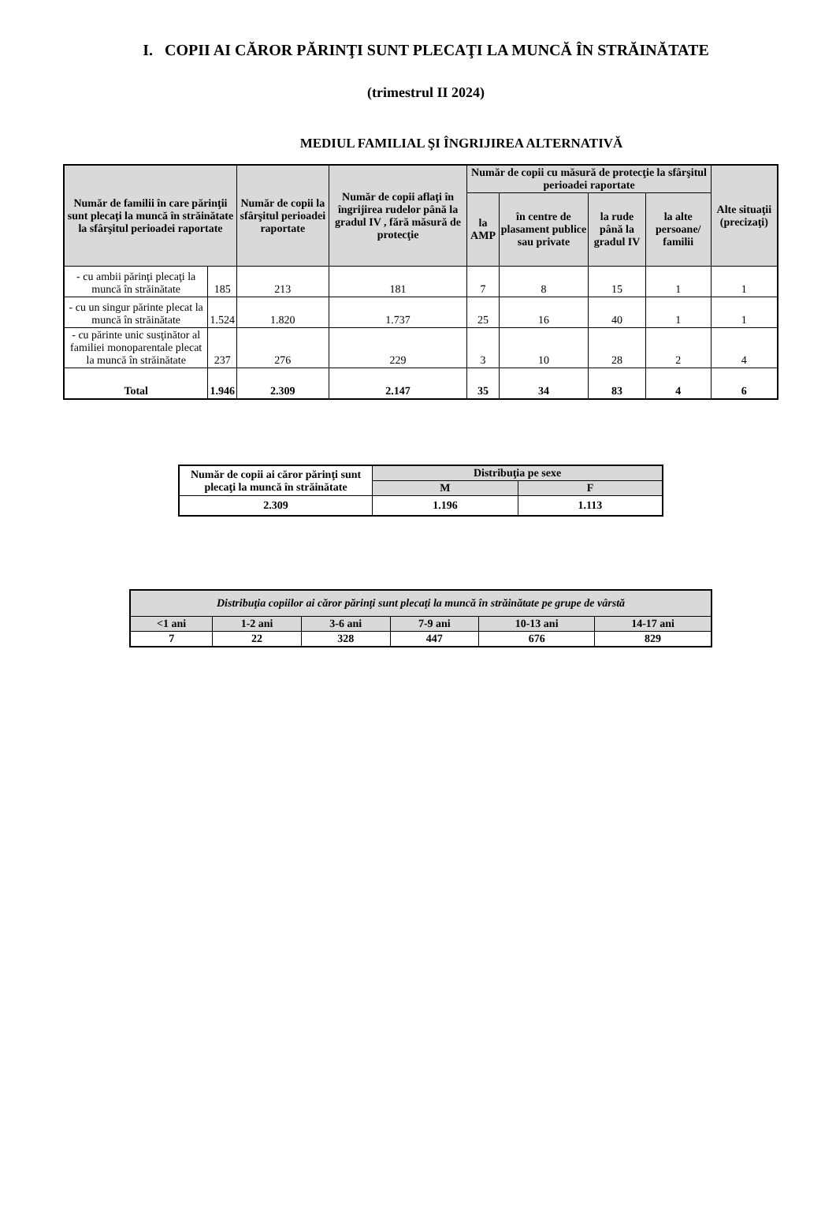I. COPII AI CĂROR PĂRINŢI SUNT PLECAŢI LA MUNCĂ ÎN STRĂINĂTATE
(trimestrul II 2024)
MEDIUL FAMILIAL ŞI ÎNGRIJIREA ALTERNATIVĂ
| Număr de familii în care părinţii sunt plecaţi la muncă în străinătate la sfârşitul perioadei raportate | | Număr de copii la sfârşitul perioadei raportate | Număr de copii aflaţi în îngrijirea rudelor până la gradul IV , fără măsură de protecţie | Număr de copii cu măsură de protecţie la sfârşitul perioadei raportate | | | | Alte situaţii (precizaţi) |
| --- | --- | --- | --- | --- | --- | --- | --- | --- |
| | | | | la AMP | în centre de plasament publice sau private | la rude până la gradul IV | la alte persoane/ familii | |
| - cu ambii părinţi plecaţi la muncă în străinătate | 185 | 213 | 181 | 7 | 8 | 15 | 1 | 1 |
| - cu un singur părinte plecat la muncă în străinătate | 1.524 | 1.820 | 1.737 | 25 | 16 | 40 | 1 | 1 |
| - cu părinte unic susţinător al familiei monoparentale plecat la muncă în străinătate | 237 | 276 | 229 | 3 | 10 | 28 | 2 | 4 |
| Total | 1.946 | 2.309 | 2.147 | 35 | 34 | 83 | 4 | 6 |
| Număr de copii ai căror părinţi sunt plecaţi la muncă în străinătate | Distribuţia pe sexe | |
| --- | --- | --- |
| | M | F |
| 2.309 | 1.196 | 1.113 |
| Distribuţia copiilor ai căror părinţi sunt plecaţi la muncă în străinătate pe grupe de vârstă | | | | | |
| --- | --- | --- | --- | --- | --- |
| <1 ani | 1-2 ani | 3-6 ani | 7-9 ani | 10-13 ani | 14-17 ani |
| 7 | 22 | 328 | 447 | 676 | 829 |